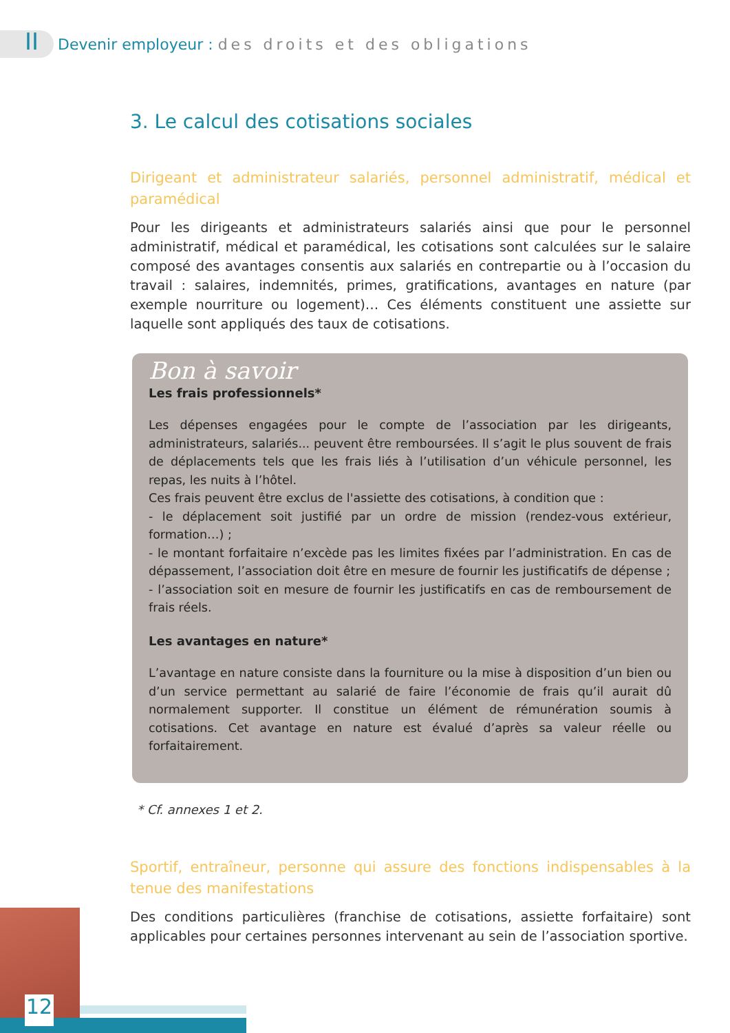II Devenir employeur : des droits et des obligations
3. Le calcul des cotisations sociales
Dirigeant et administrateur salariés, personnel administratif, médical et paramédical
Pour les dirigeants et administrateurs salariés ainsi que pour le personnel administratif, médical et paramédical, les cotisations sont calculées sur le salaire composé des avantages consentis aux salariés en contrepartie ou à l’occasion du travail : salaires, indemnités, primes, gratifications, avantages en nature (par exemple nourriture ou logement)… Ces éléments constituent une assiette sur laquelle sont appliqués des taux de cotisations.
Bon à savoir
Les frais professionnels*
Les dépenses engagées pour le compte de l’association par les dirigeants, administrateurs, salariés... peuvent être remboursées. Il s’agit le plus souvent de frais de déplacements tels que les frais liés à l’utilisation d’un véhicule personnel, les repas, les nuits à l’hôtel.
Ces frais peuvent être exclus de l'assiette des cotisations, à condition que :
- le déplacement soit justifié par un ordre de mission (rendez-vous extérieur, formation…) ;
- le montant forfaitaire n’excède pas les limites fixées par l’administration. En cas de dépassement, l’association doit être en mesure de fournir les justificatifs de dépense ;
- l’association soit en mesure de fournir les justificatifs en cas de remboursement de frais réels.
Les avantages en nature*
L’avantage en nature consiste dans la fourniture ou la mise à disposition d’un bien ou d’un service permettant au salarié de faire l’économie de frais qu’il aurait dû normalement supporter. Il constitue un élément de rémunération soumis à cotisations. Cet avantage en nature est évalué d’après sa valeur réelle ou forfaitairement.
* Cf. annexes 1 et 2.
Sportif, entraîneur, personne qui assure des fonctions indispensables à la tenue des manifestations
Des conditions particulières (franchise de cotisations, assiette forfaitaire) sont applicables pour certaines personnes intervenant au sein de l’association sportive.
12